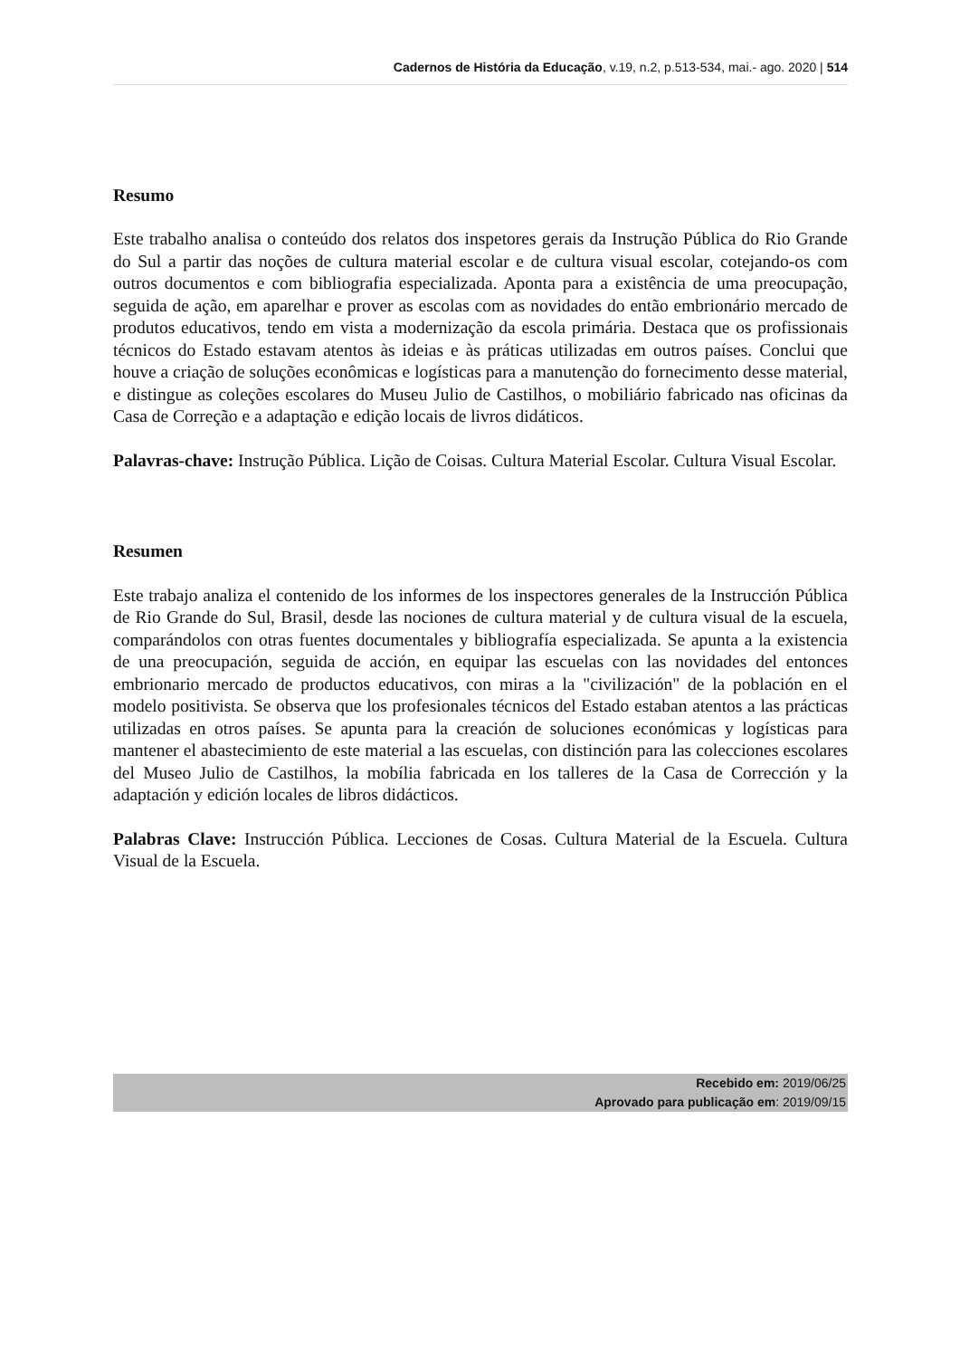Cadernos de História da Educação, v.19, n.2, p.513-534, mai.- ago. 2020 | 514
Resumo
Este trabalho analisa o conteúdo dos relatos dos inspetores gerais da Instrução Pública do Rio Grande do Sul a partir das noções de cultura material escolar e de cultura visual escolar, cotejando-os com outros documentos e com bibliografia especializada. Aponta para a existência de uma preocupação, seguida de ação, em aparelhar e prover as escolas com as novidades do então embrionário mercado de produtos educativos, tendo em vista a modernização da escola primária. Destaca que os profissionais técnicos do Estado estavam atentos às ideias e às práticas utilizadas em outros países. Conclui que houve a criação de soluções econômicas e logísticas para a manutenção do fornecimento desse material, e distingue as coleções escolares do Museu Julio de Castilhos, o mobiliário fabricado nas oficinas da Casa de Correção e a adaptação e edição locais de livros didáticos.
Palavras-chave: Instrução Pública. Lição de Coisas. Cultura Material Escolar. Cultura Visual Escolar.
Resumen
Este trabajo analiza el contenido de los informes de los inspectores generales de la Instrucción Pública de Rio Grande do Sul, Brasil, desde las nociones de cultura material y de cultura visual de la escuela, comparándolos con otras fuentes documentales y bibliografía especializada. Se apunta a la existencia de una preocupación, seguida de acción, en equipar las escuelas con las novidades del entonces embrionario mercado de productos educativos, con miras a la "civilización" de la población en el modelo positivista. Se observa que los profesionales técnicos del Estado estaban atentos a las prácticas utilizadas en otros países. Se apunta para la creación de soluciones económicas y logísticas para mantener el abastecimiento de este material a las escuelas, con distinción para las colecciones escolares del Museo Julio de Castilhos, la mobília fabricada en los talleres de la Casa de Corrección y la adaptación y edición locales de libros didácticos.
Palabras Clave: Instrucción Pública. Lecciones de Cosas. Cultura Material de la Escuela. Cultura Visual de la Escuela.
Recebido em: 2019/06/25
Aprovado para publicação em: 2019/09/15